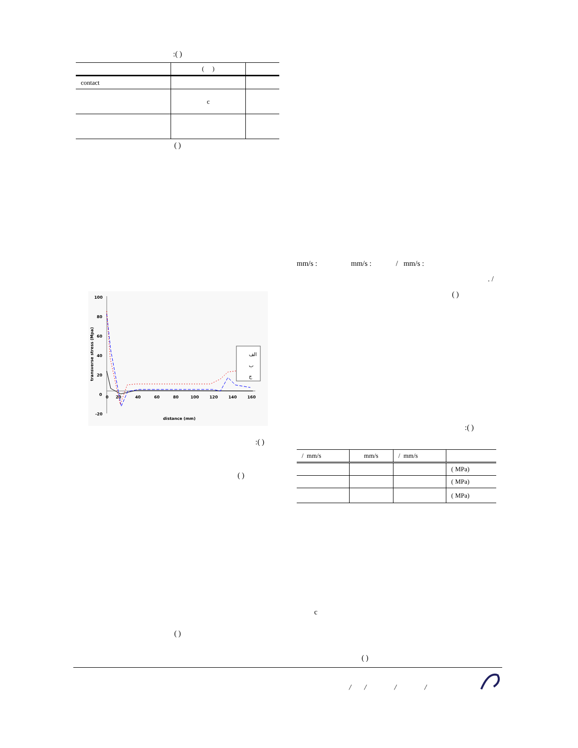:( )
| | ( ) | |
| --- | --- | --- |
| contact | | |
| | c | |
( )
100
80
60
40
20
0
-20
0
20
40
60
80
100
120
140
160
distance (mm)
transverse stress (Mpa)
الف
ب
ج
:( )
( )
( )
mm/s : mm/s : / mm/s :
. /
( )
:( )
| / mm/s | mm/s | / mm/s | |
| | | | ( MPa) |
| | | | ( MPa) |
| | | | ( MPa) |
c
( )
/ / / /